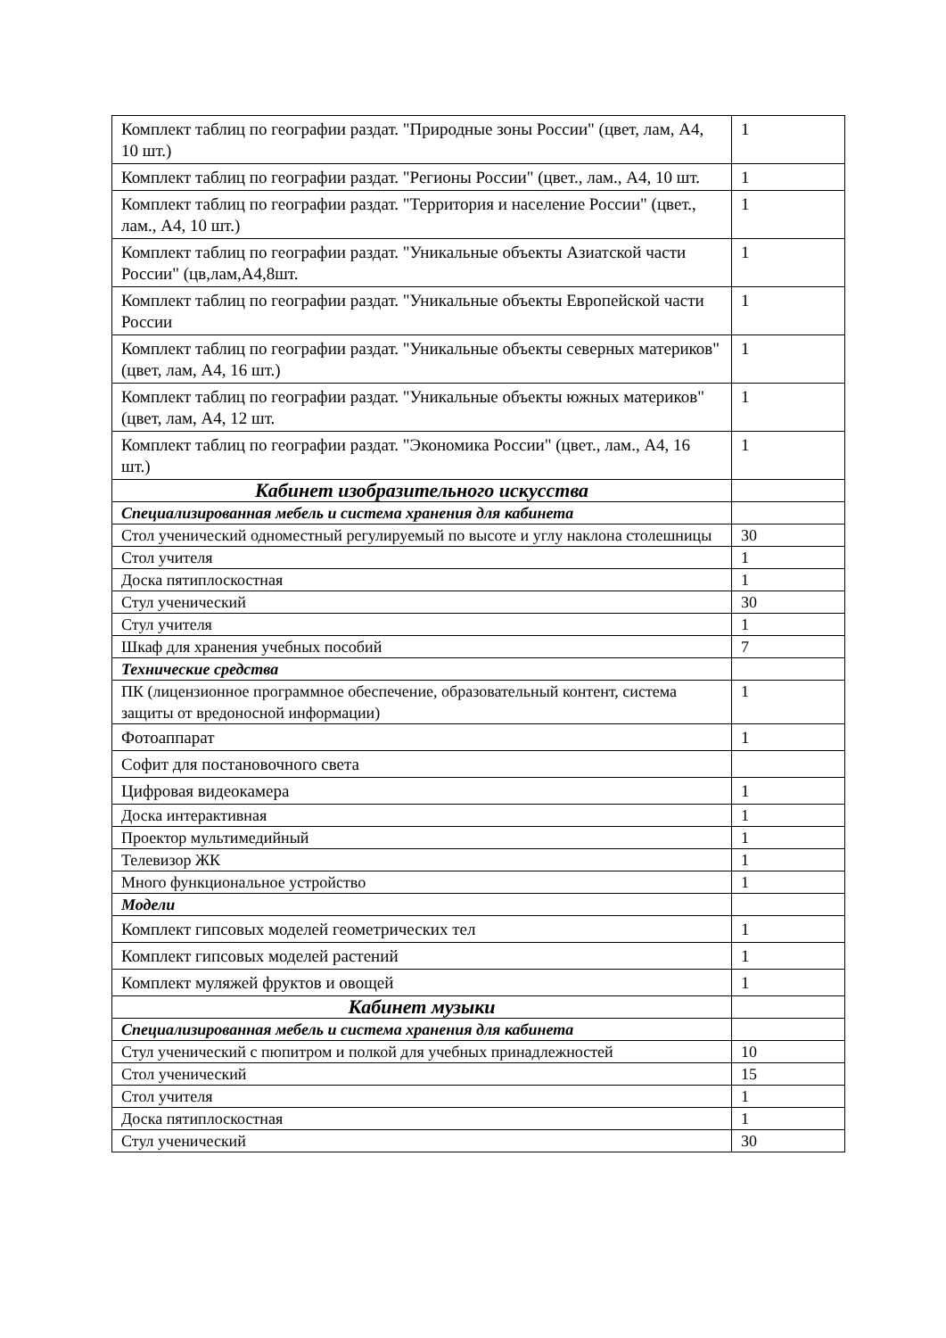| Комплект таблиц по географии раздат. "Природные зоны России" (цвет, лам, А4, 10 шт.) | 1 |
| Комплект таблиц по географии раздат. "Регионы России" (цвет., лам., А4, 10 шт. | 1 |
| Комплект таблиц по географии раздат. "Территория и население России" (цвет., лам., А4, 10 шт.) | 1 |
| Комплект таблиц по географии раздат. "Уникальные объекты Азиатской части России" (цв,лам,А4,8шт. | 1 |
| Комплект таблиц по географии раздат. "Уникальные объекты Европейской части России | 1 |
| Комплект таблиц по географии раздат. "Уникальные объекты северных материков" (цвет, лам, А4, 16 шт.) | 1 |
| Комплект таблиц по географии раздат. "Уникальные объекты южных материков" (цвет, лам, А4, 12 шт. | 1 |
| Комплект таблиц по географии раздат. "Экономика России" (цвет., лам., А4, 16 шт.) | 1 |
| Кабинет изобразительного искусства | |
| Специализированная мебель и система хранения для кабинета | |
| Стол ученический одноместный регулируемый по высоте и углу наклона столешницы | 30 |
| Стол учителя | 1 |
| Доска пятиплоскостная | 1 |
| Стул ученический | 30 |
| Стул учителя | 1 |
| Шкаф для хранения учебных пособий | 7 |
| Технические средства | |
| ПК (лицензионное программное обеспечение, образовательный контент, система защиты от вредоносной информации) | 1 |
| Фотоаппарат | 1 |
| Софит для постановочного света | |
| Цифровая видеокамера | 1 |
| Доска интерактивная | 1 |
| Проектор мультимедийный | 1 |
| Телевизор ЖК | 1 |
| Много функциональное устройство | 1 |
| Модели | |
| Комплект гипсовых моделей геометрических тел | 1 |
| Комплект гипсовых моделей растений | 1 |
| Комплект муляжей фруктов и овощей | 1 |
| Кабинет музыки | |
| Специализированная мебель и система хранения для кабинета | |
| Стул ученический с пюпитром и полкой для учебных принадлежностей | 10 |
| Стол ученический | 15 |
| Стол учителя | 1 |
| Доска пятиплоскостная | 1 |
| Стул ученический | 30 |